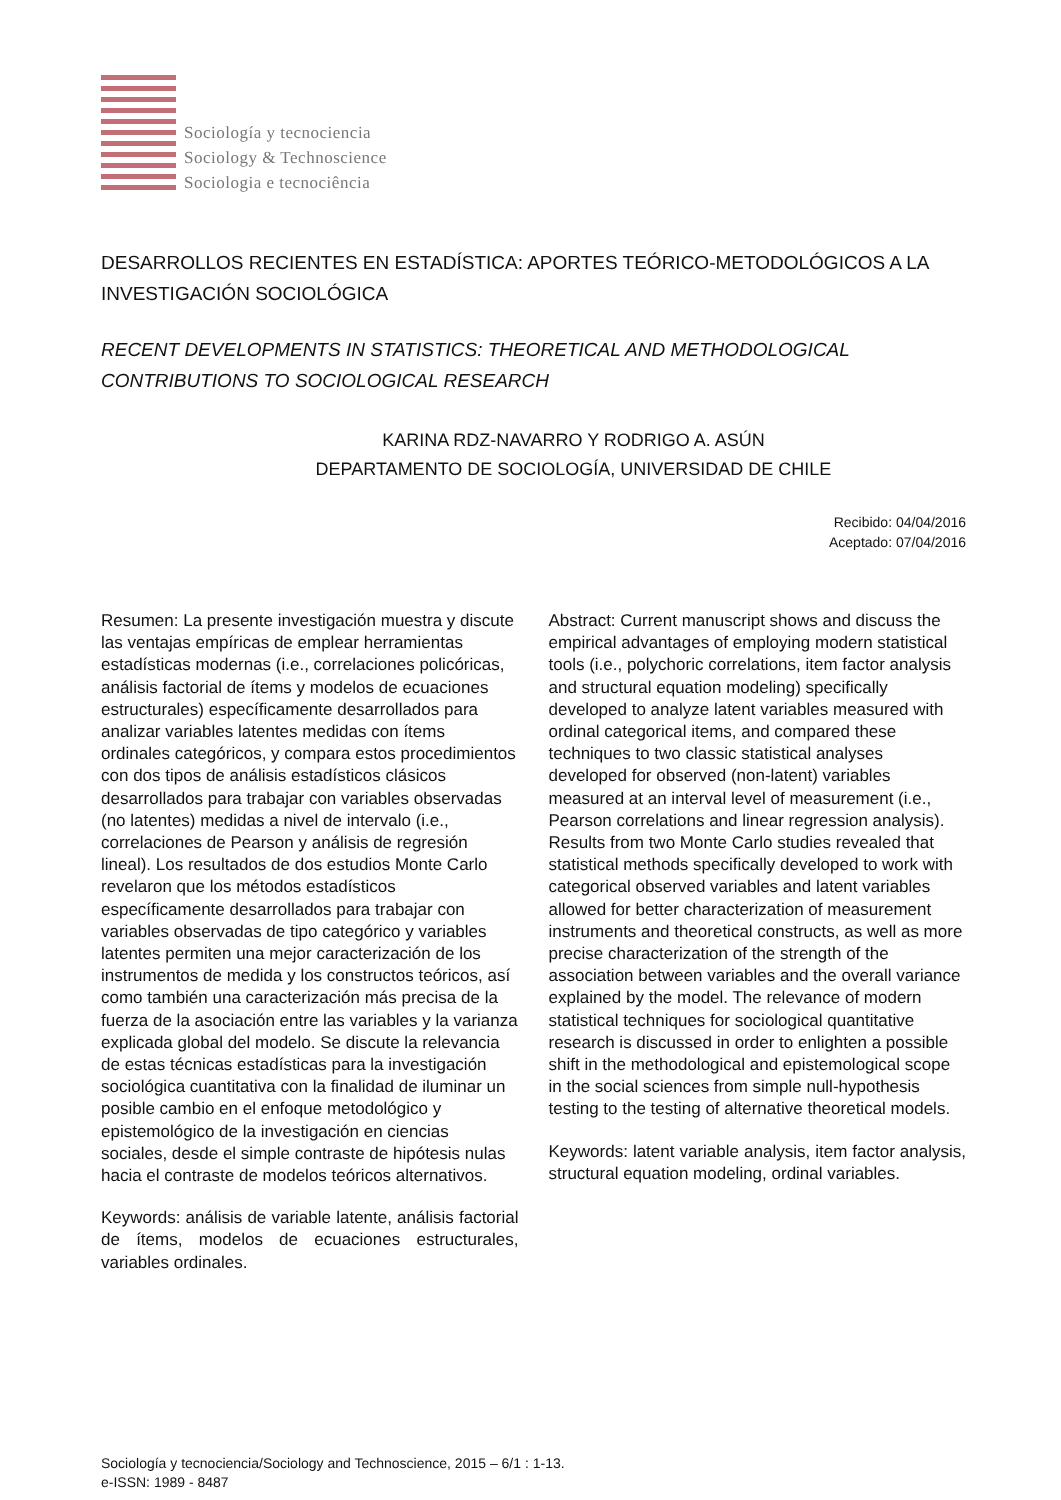Sociología y tecnociencia
Sociology & Technoscience
Sociologia e tecnociência
DESARROLLOS RECIENTES EN ESTADÍSTICA: APORTES TEÓRICO-METODOLÓGICOS A LA INVESTIGACIÓN SOCIOLÓGICA
RECENT DEVELOPMENTS IN STATISTICS: THEORETICAL AND METHODOLOGICAL CONTRIBUTIONS TO SOCIOLOGICAL RESEARCH
KARINA RDZ-NAVARRO Y RODRIGO A. ASÚN
DEPARTAMENTO DE SOCIOLOGÍA, UNIVERSIDAD DE CHILE
Recibido: 04/04/2016
Aceptado: 07/04/2016
Resumen: La presente investigación muestra y discute las ventajas empíricas de emplear herramientas estadísticas modernas (i.e., correlaciones policóricas, análisis factorial de ítems y modelos de ecuaciones estructurales) específicamente desarrollados para analizar variables latentes medidas con ítems ordinales categóricos, y compara estos procedimientos con dos tipos de análisis estadísticos clásicos desarrollados para trabajar con variables observadas (no latentes) medidas a nivel de intervalo (i.e., correlaciones de Pearson y análisis de regresión lineal). Los resultados de dos estudios Monte Carlo revelaron que los métodos estadísticos específicamente desarrollados para trabajar con variables observadas de tipo categórico y variables latentes permiten una mejor caracterización de los instrumentos de medida y los constructos teóricos, así como también una caracterización más precisa de la fuerza de la asociación entre las variables y la varianza explicada global del modelo. Se discute la relevancia de estas técnicas estadísticas para la investigación sociológica cuantitativa con la finalidad de iluminar un posible cambio en el enfoque metodológico y epistemológico de la investigación en ciencias sociales, desde el simple contraste de hipótesis nulas hacia el contraste de modelos teóricos alternativos.
Keywords: análisis de variable latente, análisis factorial de ítems, modelos de ecuaciones estructurales, variables ordinales.
Abstract: Current manuscript shows and discuss the empirical advantages of employing modern statistical tools (i.e., polychoric correlations, item factor analysis and structural equation modeling) specifically developed to analyze latent variables measured with ordinal categorical items, and compared these techniques to two classic statistical analyses developed for observed (non-latent) variables measured at an interval level of measurement (i.e., Pearson correlations and linear regression analysis). Results from two Monte Carlo studies revealed that statistical methods specifically developed to work with categorical observed variables and latent variables allowed for better characterization of measurement instruments and theoretical constructs, as well as more precise characterization of the strength of the association between variables and the overall variance explained by the model. The relevance of modern statistical techniques for sociological quantitative research is discussed in order to enlighten a possible shift in the methodological and epistemological scope in the social sciences from simple null-hypothesis testing to the testing of alternative theoretical models.
Keywords: latent variable analysis, item factor analysis, structural equation modeling, ordinal variables.
Sociología y tecnociencia/Sociology and Technoscience, 2015 – 6/1 : 1-13.
e-ISSN: 1989 - 8487